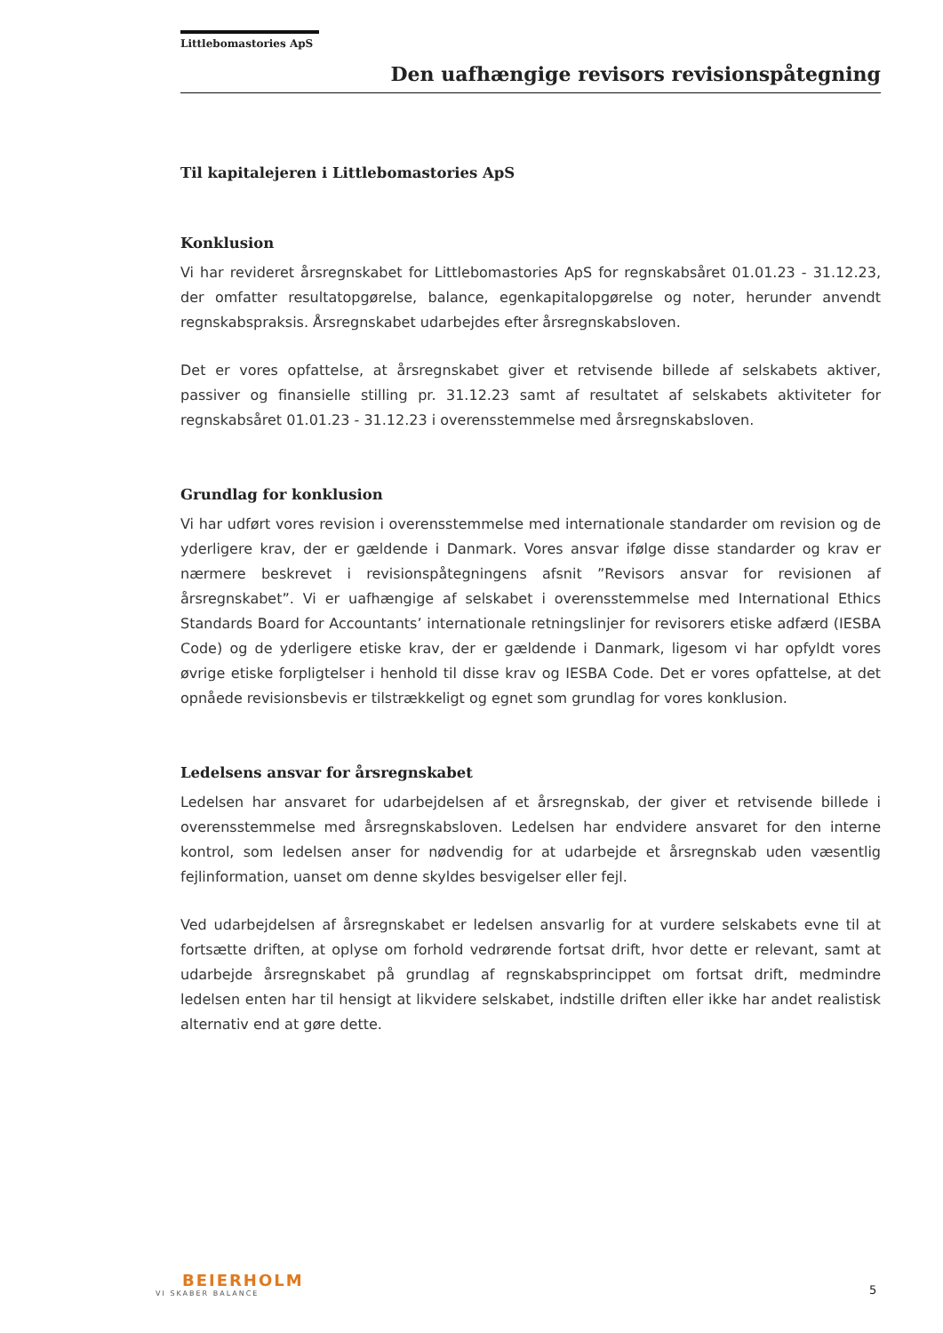Littlebomastories ApS
Den uafhængige revisors revisionspåtegning
Til kapitalejeren i Littlebomastories ApS
Konklusion
Vi har revideret årsregnskabet for Littlebomastories ApS for regnskabsåret 01.01.23 - 31.12.23, der omfatter resultatopgørelse, balance, egenkapitalopgørelse og noter, herunder anvendt regnskabspraksis. Årsregnskabet udarbejdes efter årsregnskabsloven.
Det er vores opfattelse, at årsregnskabet giver et retvisende billede af selskabets aktiver, passiver og finansielle stilling pr. 31.12.23 samt af resultatet af selskabets aktiviteter for regnskabsåret 01.01.23 - 31.12.23 i overensstemmelse med årsregnskabsloven.
Grundlag for konklusion
Vi har udført vores revision i overensstemmelse med internationale standarder om revision og de yderligere krav, der er gældende i Danmark. Vores ansvar ifølge disse standarder og krav er nærmere beskrevet i revisionspåtegningens afsnit ”Revisors ansvar for revisionen af årsregnskabet”. Vi er uafhængige af selskabet i overensstemmelse med International Ethics Standards Board for Accountants’ internationale retningslinjer for revisorers etiske adfærd (IESBA Code) og de yderligere etiske krav, der er gældende i Danmark, ligesom vi har opfyldt vores øvrige etiske forpligtelser i henhold til disse krav og IESBA Code. Det er vores opfattelse, at det opnåede revisionsbevis er tilstrækkeligt og egnet som grundlag for vores konklusion.
Ledelsens ansvar for årsregnskabet
Ledelsen har ansvaret for udarbejdelsen af et årsregnskab, der giver et retvisende billede i overensstemmelse med årsregnskabsloven. Ledelsen har endvidere ansvaret for den interne kontrol, som ledelsen anser for nødvendig for at udarbejde et årsregnskab uden væsentlig fejlinformation, uanset om denne skyldes besvigelser eller fejl.
Ved udarbejdelsen af årsregnskabet er ledelsen ansvarlig for at vurdere selskabets evne til at fortsætte driften, at oplyse om forhold vedrørende fortsat drift, hvor dette er relevant, samt at udarbejde årsregnskabet på grundlag af regnskabsprincippet om fortsat drift, medmindre ledelsen enten har til hensigt at likvidere selskabet, indstille driften eller ikke har andet realistisk alternativ end at gøre dette.
BEIERHOLM
VI SKABER BALANCE
5